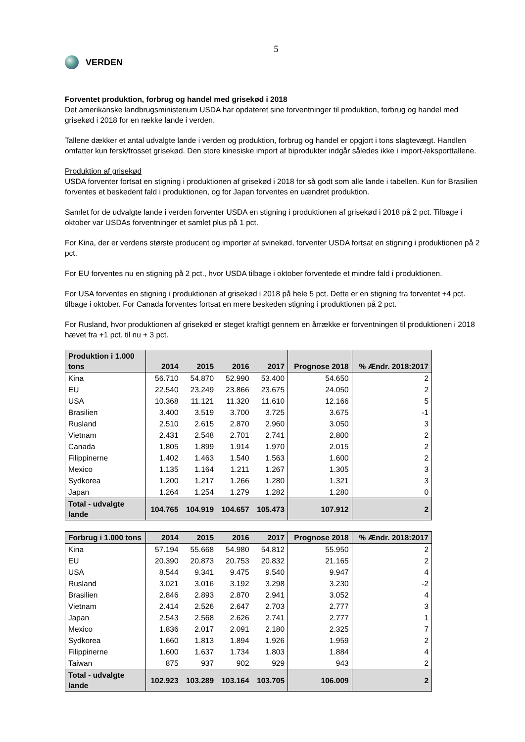5
VERDEN
Forventet produktion, forbrug og handel med grisekød i 2018
Det amerikanske landbrugsministerium USDA har opdateret sine forventninger til produktion, forbrug og handel med grisekød i 2018 for en række lande i verden.
Tallene dækker et antal udvalgte lande i verden og produktion, forbrug og handel er opgjort i tons slagtevægt. Handlen omfatter kun fersk/frosset grisekød. Den store kinesiske import af biprodukter indgår således ikke i import-/eksporttallene.
Produktion af grisekød
USDA forventer fortsat en stigning i produktionen af grisekød i 2018 for så godt som alle lande i tabellen. Kun for Brasilien forventes et beskedent fald i produktionen, og for Japan forventes en uændret produktion.
Samlet for de udvalgte lande i verden forventer USDA en stigning i produktionen af grisekød i 2018 på 2 pct. Tilbage i oktober var USDAs forventninger et samlet plus på 1 pct.
For Kina, der er verdens største producent og importør af svinekød, forventer USDA fortsat en stigning i produktionen på 2 pct.
For EU forventes nu en stigning på 2 pct., hvor USDA tilbage i oktober forventede et mindre fald i produktionen.
For USA forventes en stigning i produktionen af grisekød i 2018 på hele 5 pct. Dette er en stigning fra forventet +4 pct. tilbage i oktober. For Canada forventes fortsat en mere beskeden stigning i produktionen på 2 pct.
For Rusland, hvor produktionen af grisekød er steget kraftigt gennem en årrække er forventningen til produktionen i 2018 hævet fra +1 pct. til nu + 3 pct.
| Produktion i 1.000 tons | 2014 | 2015 | 2016 | 2017 | Prognose 2018 | % Ændr. 2018:2017 |
| --- | --- | --- | --- | --- | --- | --- |
| Kina | 56.710 | 54.870 | 52.990 | 53.400 | 54.650 | 2 |
| EU | 22.540 | 23.249 | 23.866 | 23.675 | 24.050 | 2 |
| USA | 10.368 | 11.121 | 11.320 | 11.610 | 12.166 | 5 |
| Brasilien | 3.400 | 3.519 | 3.700 | 3.725 | 3.675 | -1 |
| Rusland | 2.510 | 2.615 | 2.870 | 2.960 | 3.050 | 3 |
| Vietnam | 2.431 | 2.548 | 2.701 | 2.741 | 2.800 | 2 |
| Canada | 1.805 | 1.899 | 1.914 | 1.970 | 2.015 | 2 |
| Filippinerne | 1.402 | 1.463 | 1.540 | 1.563 | 1.600 | 2 |
| Mexico | 1.135 | 1.164 | 1.211 | 1.267 | 1.305 | 3 |
| Sydkorea | 1.200 | 1.217 | 1.266 | 1.280 | 1.321 | 3 |
| Japan | 1.264 | 1.254 | 1.279 | 1.282 | 1.280 | 0 |
| Total - udvalgte lande | 104.765 | 104.919 | 104.657 | 105.473 | 107.912 | 2 |
| Forbrug i 1.000 tons | 2014 | 2015 | 2016 | 2017 | Prognose 2018 | % Ændr. 2018:2017 |
| --- | --- | --- | --- | --- | --- | --- |
| Kina | 57.194 | 55.668 | 54.980 | 54.812 | 55.950 | 2 |
| EU | 20.390 | 20.873 | 20.753 | 20.832 | 21.165 | 2 |
| USA | 8.544 | 9.341 | 9.475 | 9.540 | 9.947 | 4 |
| Rusland | 3.021 | 3.016 | 3.192 | 3.298 | 3.230 | -2 |
| Brasilien | 2.846 | 2.893 | 2.870 | 2.941 | 3.052 | 4 |
| Vietnam | 2.414 | 2.526 | 2.647 | 2.703 | 2.777 | 3 |
| Japan | 2.543 | 2.568 | 2.626 | 2.741 | 2.777 | 1 |
| Mexico | 1.836 | 2.017 | 2.091 | 2.180 | 2.325 | 7 |
| Sydkorea | 1.660 | 1.813 | 1.894 | 1.926 | 1.959 | 2 |
| Filippinerne | 1.600 | 1.637 | 1.734 | 1.803 | 1.884 | 4 |
| Taiwan | 875 | 937 | 902 | 929 | 943 | 2 |
| Total - udvalgte lande | 102.923 | 103.289 | 103.164 | 103.705 | 106.009 | 2 |